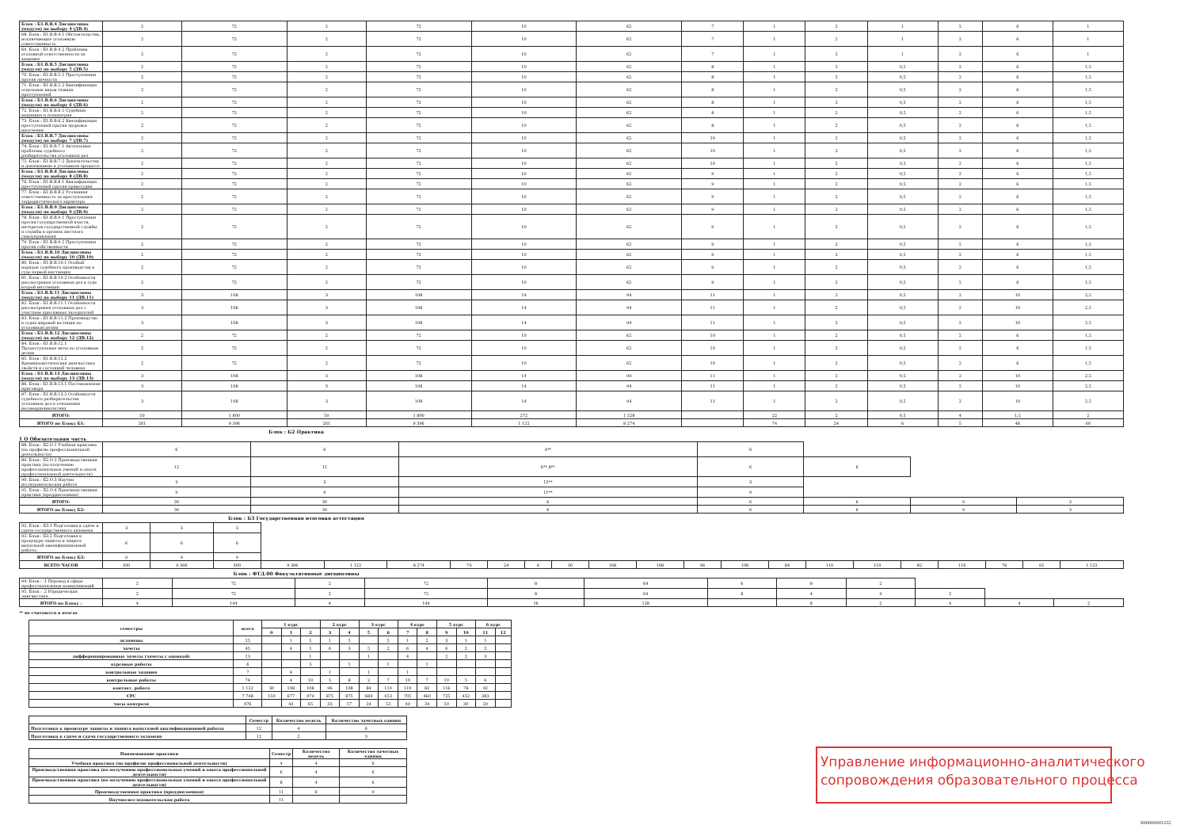| Блок : Б1.В.В.4 Дисциплины (модуля) по выбору 4 (ДВ.4) | 2 | 72 | 2 | 72 | 10 | 62 | 7 | 1 | 2 | 1 | 2 | 6 | 1 |
| 68. Блок : Б1.В.В.4.1 Обстоятельства, исключающие уголовную ответственность | 2 | 72 | 2 | 72 | 10 | 62 | 7 | 1 | 2 | 1 | 2 | 6 | 1 |
| 69. Блок : Б1.В.В.4.2 Проблемы уголовной ответственности за хищение | 2 | 72 | 2 | 72 | 10 | 62 | 7 | 1 | 2 | 1 | 2 | 6 | 1 |
| Блок : Б1.В.В.5 Дисциплины (модуля) по выбору 5 (ДВ.5) | 2 | 72 | 2 | 72 | 10 | 62 | 8 | 1 | 2 | 0,5 | 2 | 6 | 1,5 |
| 70. Блок : Б1.В.В.5.1 Преступления против личности | 2 | 72 | 2 | 72 | 10 | 62 | 8 | 1 | 2 | 0,5 | 2 | 6 | 1,5 |
| 71. Блок : Б1.В.В.5.2 Квалификация отдельных видов тяжких преступлений | 2 | 72 | 2 | 72 | 10 | 62 | 8 | 1 | 2 | 0,5 | 2 | 6 | 1,5 |
| Блок : Б1.В.В.6 Дисциплины (модуля) по выбору 6 (ДВ.6) | 2 | 72 | 2 | 72 | 10 | 62 | 8 | 1 | 2 | 0,5 | 2 | 6 | 1,5 |
| 72. Блок : Б1.В.В.6.1 Судебная медицина и психиатрия | 2 | 72 | 2 | 72 | 10 | 62 | 8 | 1 | 2 | 0,5 | 2 | 6 | 1,5 |
| 73. Блок : Б1.В.В.6.2 Квалификация преступлений против здоровья населения | 2 | 72 | 2 | 72 | 10 | 62 | 8 | 1 | 2 | 0,5 | 2 | 6 | 1,5 |
| Блок : Б1.В.В.7 Дисциплины (модуля) по выбору 7 (ДВ.7) | 2 | 72 | 2 | 72 | 10 | 62 | 10 | 1 | 2 | 0,5 | 2 | 6 | 1,5 |
| 74. Блок : Б1.В.В.7.1 Актуальные проблемы судебного разбирательства уголовных дел | 2 | 72 | 2 | 72 | 10 | 62 | 10 | 1 | 2 | 0,5 | 2 | 6 | 1,5 |
| 75. Блок : Б1.В.В.7.2 Доказательства и доказывание в уголовном процессе | 2 | 72 | 2 | 72 | 10 | 62 | 10 | 1 | 2 | 0,5 | 2 | 6 | 1,5 |
| Блок : Б1.В.В.8 Дисциплины (модуля) по выбору 8 (ДВ.8) | 2 | 72 | 2 | 72 | 10 | 62 | 9 | 1 | 2 | 0,5 | 2 | 6 | 1,5 |
| 76. Блок : Б1.В.В.8.1 Квалификация преступлений против правосудия | 2 | 72 | 2 | 72 | 10 | 62 | 9 | 1 | 2 | 0,5 | 2 | 6 | 1,5 |
| 77. Блок : Б1.В.В.8.2 Уголовная ответственность за преступления террористического характера | 2 | 72 | 2 | 72 | 10 | 62 | 9 | 1 | 2 | 0,5 | 2 | 6 | 1,5 |
| Блок : Б1.В.В.9 Дисциплины (модуля) по выбору 9 (ДВ.9) | 2 | 72 | 2 | 72 | 10 | 62 | 9 | 1 | 2 | 0,5 | 2 | 6 | 1,5 |
| 78. Блок : Б1.В.В.9.1 Преступления против государственной власти, интересов государственной службы и службы в органах местного самоуправления | 2 | 72 | 2 | 72 | 10 | 62 | 9 | 1 | 2 | 0,5 | 2 | 6 | 1,5 |
| 79. Блок : Б1.В.В.9.2 Преступления против собственности | 2 | 72 | 2 | 72 | 10 | 62 | 9 | 1 | 2 | 0,5 | 2 | 6 | 1,5 |
| Блок : Б1.В.В.10 Дисциплины (модуля) по выбору 10 (ДВ.10) | 2 | 72 | 2 | 72 | 10 | 62 | 9 | 1 | 2 | 0,5 | 2 | 6 | 1,5 |
| 80. Блок : Б1.В.В.10.1 Особый порядок судебного производства в суде первой инстанции | 2 | 72 | 2 | 72 | 10 | 62 | 9 | 1 | 2 | 0,5 | 2 | 6 | 1,5 |
| 81. Блок : Б1.В.В.10.2 Особенности рассмотрения уголовных дел в суде второй инстанции | 2 | 72 | 2 | 72 | 10 | 62 | 9 | 1 | 2 | 0,5 | 2 | 6 | 1,5 |
| Блок : Б1.В.В.11 Дисциплины (модуля) по выбору 11 (ДВ.11) | 3 | 108 | 3 | 108 | 14 | 94 | 11 | 1 | 2 | 0,5 | 2 | 10 | 2,5 |
| 82. Блок : Б1.В.В.11.1 Особенности рассмотрения уголовных дел с участием присяжных заседателей | 3 | 108 | 3 | 108 | 14 | 94 | 11 | 1 | 2 | 0,5 | 2 | 10 | 2,5 |
| 83. Блок : Б1.В.В.11.2 Производство в судах мировой юстиции по уголовным делам | 3 | 108 | 3 | 108 | 14 | 94 | 11 | 1 | 2 | 0,5 | 2 | 10 | 2,5 |
| Блок : Б1.В.В.12 Дисциплины (модуля) по выбору 12 (ДВ.12) | 2 | 72 | 2 | 72 | 10 | 62 | 10 | 1 | 2 | 0,5 | 2 | 6 | 1,5 |
| 84. Блок : Б1.В.В.12.1 Процессуальные акты по уголовным делам | 2 | 72 | 2 | 72 | 10 | 62 | 10 | 1 | 2 | 0,5 | 2 | 6 | 1,5 |
| 85. Блок : Б1.В.В.12.2 Криминалистическая диагностика свойств и состояний человека | 2 | 72 | 2 | 72 | 10 | 62 | 10 | 1 | 2 | 0,5 | 2 | 6 | 1,5 |
| Блок : Б1.В.В.13 Дисциплины (модуля) по выбору 13 (ДВ.13) | 3 | 108 | 3 | 108 | 14 | 94 | 11 | 1 | 2 | 0,5 | 2 | 10 | 2,5 |
| 86. Блок : Б1.В.В.13.1 Постановление приговора | 3 | 108 | 3 | 108 | 14 | 94 | 11 | 1 | 2 | 0,5 | 2 | 10 | 2,5 |
| 87. Блок : Б1.В.В.13.2 Особенности судебного разбирательства уголовных дел в отношении несовершеннолетних | 3 | 108 | 3 | 108 | 14 | 94 | 11 | 1 | 2 | 0,5 | 2 | 10 | 2,5 |
| ИТОГО: | 50 | 1 800 | 50 | 1 800 | 272 | 1 528 | | 22 | 2 | 0,5 | 4 | 1,5 | 2 |
| ИТОГО по Блоку Б1: | 261 | 9 396 | 261 | 9 396 | 1 122 | 8 274 | | 74 | 24 | 6 | 5 | 48 | 60 |
Блок : Б2 Практика
1 О Обязательная часть
| 88. Блок : Б2.О.1 Учебная практика (по профилю профессиональной деятельности) | 6 | 6 | 4** | 6 | | | |
| 89. Блок : Б2.О.2 Производственная практика (по получению профессиональных умений и опыта профессиональной деятельности) | 12 | 12 | 6**,8** | 6 | 6 | | |
| 90. Блок : Б2.О.3 Научно-исследовательская работа | 3 | 3 | 12** | 3 | | | |
| 91. Блок : Б2.О.4 Производственная практика (преддипломная) | 9 | 9 | 11** | 9 | | | |
| ИТОГО: | 30 | 30 | 6 | 6 | 6 | 9 | 3 |
| ИТОГО по Блоку Б2: | 30 | 30 | 6 | 6 | 6 | 9 | 3 |
Блок : Б3 Государственная итоговая аттестация
| 92. Блок : Б3.1 Подготовка к сдаче и сдача государственного экзамена | 3 | 3 | 3 | | | | | | | | | | | | | | | | | | | |
| 93. Блок : Б3.2 Подготовка к процедуре защиты и защита выпускной квалификационной работы | 6 | 6 | 6 | | | | | | | | | | | | | | | | | | | |
| ИТОГО по Блоку Б3: | 9 | 9 | 9 | | | | | | | | | | | | | | | | | | | |
| ВСЕГО ЧАСОВ | 300 | 9 396 | 300 | 9 396 | 1 122 | 8 274 | 74 | 24 | 6 | 30 | 108 | 108 | 96 | 108 | 84 | 110 | 110 | 82 | 116 | 78 | 92 | 1 122 |
Блок : ФТД.00 Факультативные дисциплины
| 94. Блок : .1 Перевод в сфере профессиональных коммуникаций | 2 | 72 | 2 | 72 | 8 | 64 | 6 | 8 | 2 | | | |
| 95. Блок : .2 Юридическая лингвистика | 2 | 72 | 2 | 72 | 8 | 64 | 8 | 4 | 4 | 2 | | |
| ИТОГО по Блоку : | 4 | 144 | 4 | 144 | 16 | 128 | | 8 | 2 | 4 | 4 | 2 |
** не считаются в итогах
| семестры | всего | 1 курс | | | 2 курс | | 3 курс | | 4 курс | | 5 курс | | 6 курс | |
| --- | --- | --- | --- | --- | --- | --- | --- | --- | --- | --- | --- | --- | --- | --- |
| | | 0 | 1 | 2 | 3 | 4 | 5 | 6 | 7 | 8 | 9 | 10 | 11 | 12 |
| экзамены | 25 | | 1 | 5 | 1 | 5 | | 5 | 1 | 2 | 3 | 1 | 1 | |
| зачеты | 45 | | 4 | 5 | 6 | 3 | 5 | 2 | 6 | 4 | 6 | 2 | 2 | |
| дифференцированные зачеты (зачеты с оценкой) | 13 | | | 1 | | | 1 | | 4 | | 2 | 2 | 3 | |
| курсовые работы | 6 | | | 3 | | 1 | | 1 | | 1 | | | | |
| контрольные задания | 7 | | 4 | | 1 | | 1 | | 1 | | | | | |
| контрольные работы | 74 | | 4 | 10 | 5 | 8 | 2 | 7 | 10 | 7 | 10 | 5 | 6 | |
| контакт. работа | 1 122 | 30 | 108 | 108 | 96 | 108 | 84 | 110 | 110 | 82 | 116 | 78 | 92 | |
| СРС | 7 798 | 150 | 677 | 979 | 875 | 875 | 684 | 953 | 705 | 460 | 725 | 432 | 383 | |
| часы контроля | 476 | | 43 | 65 | 33 | 57 | 24 | 53 | 49 | 34 | 59 | 30 | 29 | |
| | Семестр | Количество недель | Количество зачетных единиц |
| --- | --- | --- | --- |
| Подготовка к процедуре защиты и защита выпускной квалификационной работы | 12 | 4 | 6 |
| Подготовка к сдаче и сдача государственного экзамена | 12 | 2 | 3 |
| Наименование практики | Семестр | Количество недель | Количество зачетных единиц |
| --- | --- | --- | --- |
| Учебная практика (по профилю профессиональной деятельности) | 4 | 4 | 6 |
| Производственная практика (по получению профессиональных умений и опыта профессиональной деятельности) | 6 | 4 | 6 |
| Производственная практика (по получению профессиональных умений и опыта профессиональной деятельности) | 8 | 4 | 6 |
| Производственная практика (преддипломная) | 11 | 6 | 9 |
| Научно-исследовательская работа | 11 | | |
Управление информационно-аналитического
сопровождения образовательного процесса
X00000001252